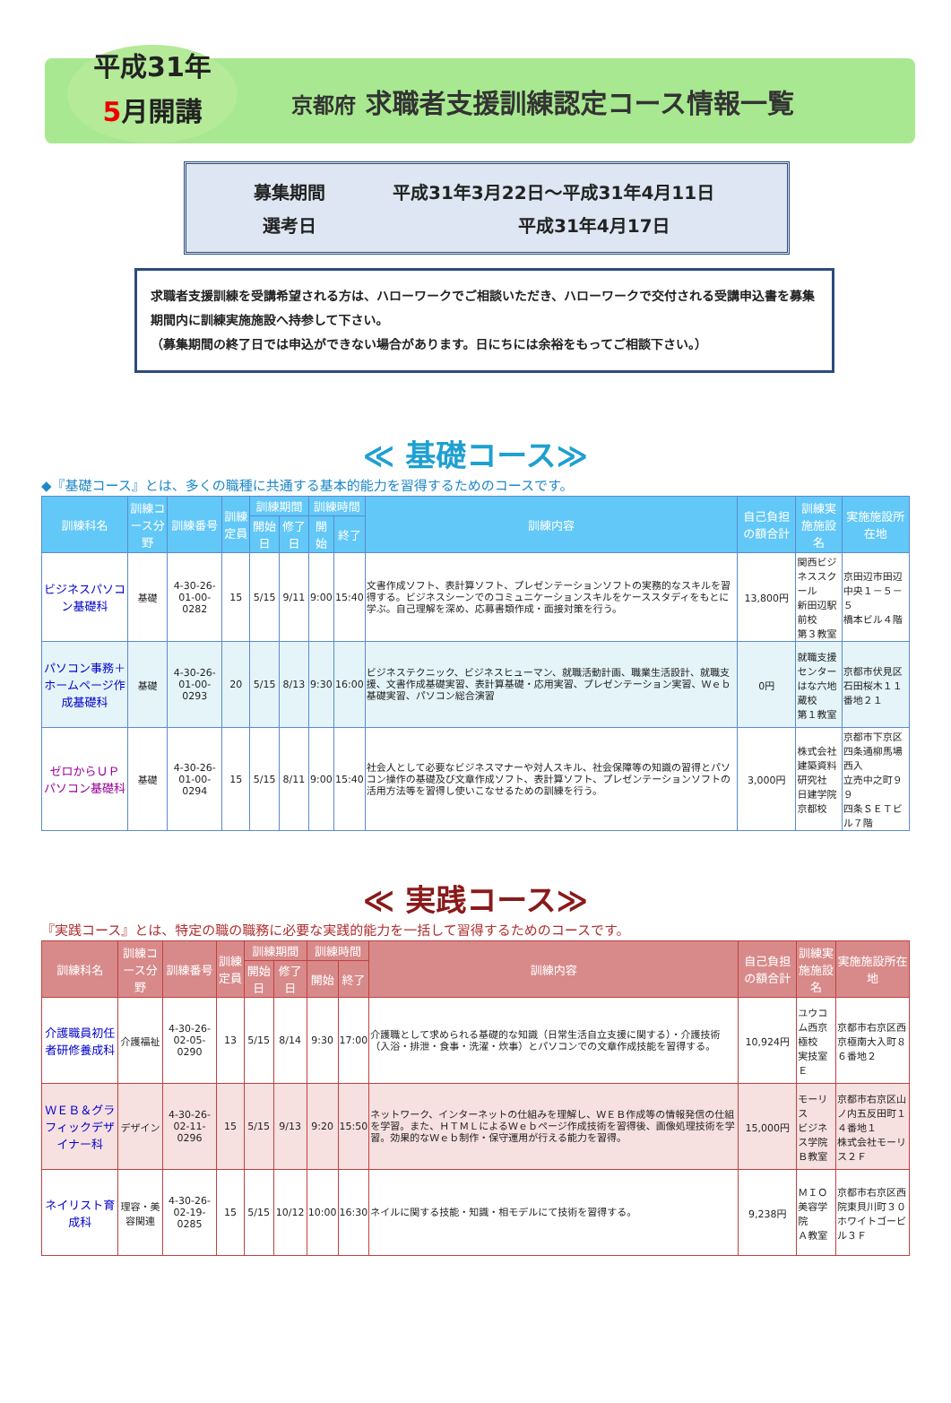平成31年
5月開講
京都府 求職者支援訓練認定コース情報一覧
募集期間 平成31年3月22日～平成31年4月11日
選考日 平成31年4月17日
求職者支援訓練を受講希望される方は、ハローワークでご相談いただき、ハローワークで交付される受講申込書を募集期間内に訓練実施施設へ持参して下さい。
（募集期間の終了日では申込ができない場合があります。日にちには余裕をもってご相談下さい。）
≪ 基礎コース≫
◆『基礎コース』とは、多くの職種に共通する基本的能力を習得するためのコースです。
| 訓練科名 | 訓練コース分野 | 訓練番号 | 訓練定員 | 訓練期間 | | 訓練時間 | | 訓練内容 | 自己負担の額合計 | 訓練実施施設名 | 実施施設所在地 |
| --- | --- | --- | --- | --- | --- | --- | --- | --- | --- | --- | --- |
| | | | | 開始日 | 修了日 | 開始 | 終了 | | | | |
| ビジネスパソコン基礎科 | 基礎 | 4-30-26-01-00-0282 | 15 | 5/15 | 9/11 | 9:00 | 15:40 | 文書作成ソフト、表計算ソフト、プレゼンテーションソフトの実務的なスキルを習得する。ビジネスシーンでのコミュニケーションスキルをケーススタディをもとに学ぶ。自己理解を深め、応募書類作成・面接対策を行う。 | 13,800円 | 関西ビジネススクール 新田辺駅前校 第３教室 | 京田辺市田辺中央１－５－５ 橋本ビル４階 |
| パソコン事務＋ホームページ作成基礎科 | 基礎 | 4-30-26-01-00-0293 | 20 | 5/15 | 8/13 | 9:30 | 16:00 | ビジネステクニック、ビジネスヒューマン、就職活動計画、職業生活設計、就職支援、文書作成基礎実習、表計算基礎・応用実習、プレゼンテーション実習、Ｗｅｂ基礎実習、パソコン総合演習 | 0円 | 就職支援センター はな六地蔵校 第１教室 | 京都市伏見区石田桜木１１番地２１ |
| ゼロからＵＰ パソコン基礎科 | 基礎 | 4-30-26-01-00-0294 | 15 | 5/15 | 8/11 | 9:00 | 15:40 | 社会人として必要なビジネスマナーや対人スキル、社会保障等の知識の習得とパソコン操作の基礎及び文章作成ソフト、表計算ソフト、プレゼンテーションソフトの活用方法等を習得し使いこなせるための訓練を行う。 | 3,000円 | 株式会社建築資料 研究社 日建学院京都校 | 京都市下京区四条通柳馬場西入 立売中之町９９ 四条ＳＥＴビル７階 |
≪ 実践コース≫
『実践コース』とは、特定の職の職務に必要な実践的能力を一括して習得するためのコースです。
| 訓練科名 | 訓練コース分野 | 訓練番号 | 訓練定員 | 訓練期間 | | 訓練時間 | | 訓練内容 | 自己負担の額合計 | 訓練実施施設名 | 実施施設所在地 |
| --- | --- | --- | --- | --- | --- | --- | --- | --- | --- | --- | --- |
| | | | | 開始日 | 修了日 | 開始 | 終了 | | | | |
| 介護職員初任者研修養成科 | 介護福祉 | 4-30-26-02-05-0290 | 13 | 5/15 | 8/14 | 9:30 | 17:00 | 介護職として求められる基礎的な知識（日常生活自立支援に関する）・介護技術（入浴・排泄・食事・洗濯・炊事）とパソコンでの文章作成技能を習得する。 | 10,924円 | ユウコム西京極校 実技室Ｅ | 京都市右京区西京極南大入町８６番地２ |
| ＷＥＢ＆グラフィックデザイナー科 | デザイン | 4-30-26-02-11-0296 | 15 | 5/15 | 9/13 | 9:20 | 15:50 | ネットワーク、インターネットの仕組みを理解し、ＷＥＢ作成等の情報発信の仕組を学習。また、ＨＴＭＬによるＷｅｂページ作成技術を習得後、画像処理技術を学習。効果的なＷｅｂ制作・保守運用が行える能力を習得。 | 15,000円 | モーリス ビジネス学院 Ｂ教室 | 京都市右京区山ノ内五反田町１４番地１ 株式会社モーリス２Ｆ |
| ネイリスト育成科 | 理容・美容関連 | 4-30-26-02-19-0285 | 15 | 5/15 | 10/12 | 10:00 | 16:30 | ネイルに関する技能・知識・相モデルにて技術を習得する。 | 9,238円 | ＭＩＯ美容学院 Ａ教室 | 京都市右京区西院東貝川町３０ ホワイトゴービル３Ｆ |